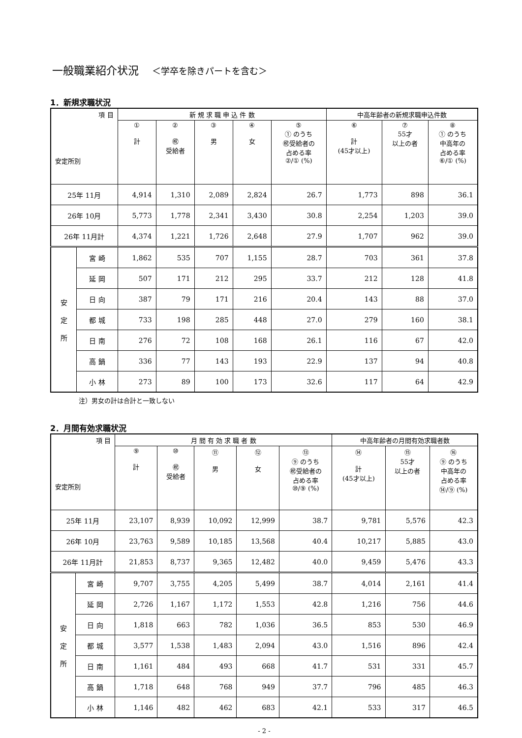一般職業紹介状況 ＜学卒を除きパートを含む＞
1．新規求職状況
| 項 目 安定所別 | | 新 規 求 職 申 込 件 数 | | | | | 中高年齢者の新規求職申込件数 | | |
| | | ① 計 | ② ㊗ 受給者 | ③ 男 | ④ 女 | ⑤ ① のうち ㊗受給者の 占める率 ②/① (%) | ⑥ 計 (45才以上) | ⑦ 55才 以上の者 | ⑧ ① のうち 中高年の 占める率 ⑥/① (%) |
| 25年 11月 | | 4,914 | 1,310 | 2,089 | 2,824 | 26.7 | 1,773 | 898 | 36.1 |
| 26年 10月 | | 5,773 | 1,778 | 2,341 | 3,430 | 30.8 | 2,254 | 1,203 | 39.0 |
| 26年 11月計 | | 4,374 | 1,221 | 1,726 | 2,648 | 27.9 | 1,707 | 962 | 39.0 |
| 安 定 所 | 宮 崎 | 1,862 | 535 | 707 | 1,155 | 28.7 | 703 | 361 | 37.8 |
| | 延 岡 | 507 | 171 | 212 | 295 | 33.7 | 212 | 128 | 41.8 |
| | 日 向 | 387 | 79 | 171 | 216 | 20.4 | 143 | 88 | 37.0 |
| | 都 城 | 733 | 198 | 285 | 448 | 27.0 | 279 | 160 | 38.1 |
| | 日 南 | 276 | 72 | 108 | 168 | 26.1 | 116 | 67 | 42.0 |
| | 高 鍋 | 336 | 77 | 143 | 193 | 22.9 | 137 | 94 | 40.8 |
| | 小 林 | 273 | 89 | 100 | 173 | 32.6 | 117 | 64 | 42.9 |
注）男女の計は合計と一致しない
2．月間有効求職状況
| 項 目 安定所別 | | 月 間 有 効 求 職 者 数 | | | | | 中高年齢者の月間有効求職者数 | | |
| | | ⑨ 計 | ⑩ ㊗ 受給者 | ⑪ 男 | ⑫ 女 | ⑬ ⑨ のうち ㊗受給者の 占める率 ⑩/⑨ (%) | ⑭ 計 (45才以上) | ⑮ 55才 以上の者 | ⑯ ⑨ のうち 中高年の 占める率 ⑭/⑨ (%) |
| 25年 11月 | | 23,107 | 8,939 | 10,092 | 12,999 | 38.7 | 9,781 | 5,576 | 42.3 |
| 26年 10月 | | 23,763 | 9,589 | 10,185 | 13,568 | 40.4 | 10,217 | 5,885 | 43.0 |
| 26年 11月計 | | 21,853 | 8,737 | 9,365 | 12,482 | 40.0 | 9,459 | 5,476 | 43.3 |
| 安 定 所 | 宮 崎 | 9,707 | 3,755 | 4,205 | 5,499 | 38.7 | 4,014 | 2,161 | 41.4 |
| | 延 岡 | 2,726 | 1,167 | 1,172 | 1,553 | 42.8 | 1,216 | 756 | 44.6 |
| | 日 向 | 1,818 | 663 | 782 | 1,036 | 36.5 | 853 | 530 | 46.9 |
| | 都 城 | 3,577 | 1,538 | 1,483 | 2,094 | 43.0 | 1,516 | 896 | 42.4 |
| | 日 南 | 1,161 | 484 | 493 | 668 | 41.7 | 531 | 331 | 45.7 |
| | 高 鍋 | 1,718 | 648 | 768 | 949 | 37.7 | 796 | 485 | 46.3 |
| | 小 林 | 1,146 | 482 | 462 | 683 | 42.1 | 533 | 317 | 46.5 |
- 2 -